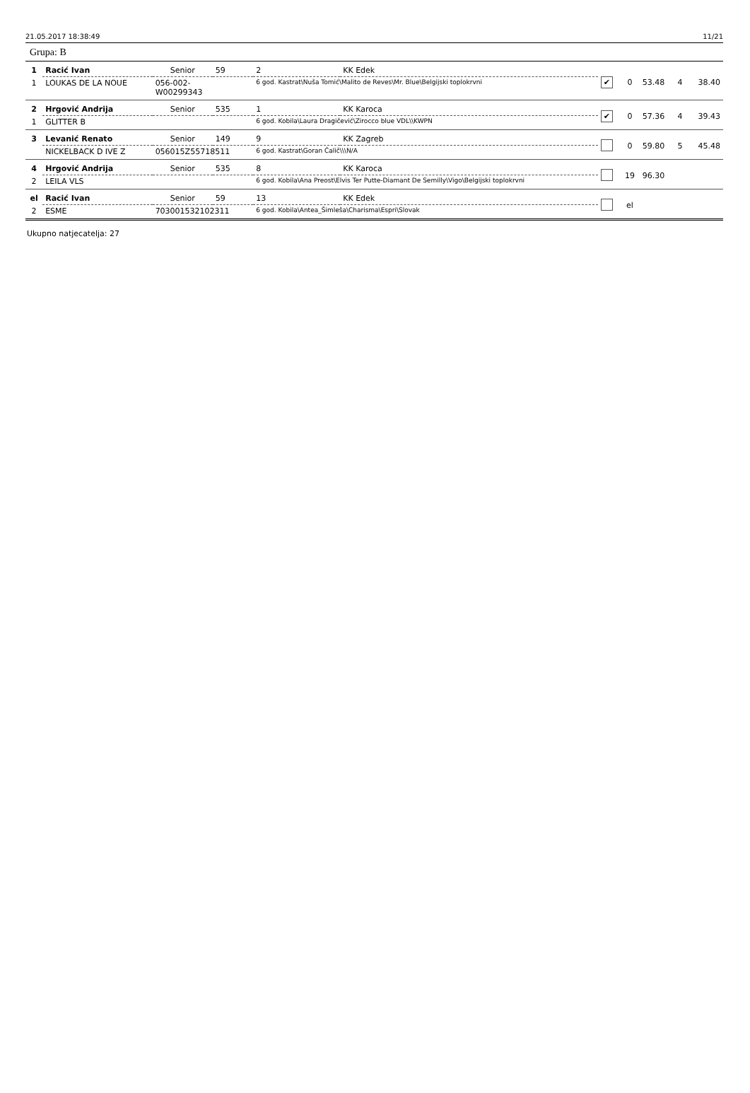21.05.2017 18:38:49 11/21
Grupa: B
| 1 | Racić Ivan | Senior | 59 | 2 | KK Edek | ✔ | 0 | 53.48 | 4 | 38.40 |
| 1 | LOUKAS DE LA NOUE | 056-002- W00299343 | | 6 god. Kastrat\Nuša Tomić\Malito de Reves\Mr. Blue\Belgijski toplokrvni | | | | | | |
| 2 | Hrgović Andrija | Senior | 535 | 1 | KK Karoca | ✔ | 0 | 57.36 | 4 | 39.43 |
| 1 | GLITTER B | | | 6 god. Kobila\Laura Dragičević\Zirocco blue VDL\\KWPN | | | | | | |
| 3 | Levanić Renato | Senior | 149 | 9 | KK Zagreb | | 0 | 59.80 | 5 | 45.48 |
| | NICKELBACK D IVE Z | 056015Z55718511 | | 6 god. Kastrat\Goran Čalič\\\N/A | | | | | | |
| 4 | Hrgović Andrija | Senior | 535 | 8 | KK Karoca | | 19 | 96.30 | | |
| 2 | LEILA VLS | | | 6 god. Kobila\Ana Preost\Elvis Ter Putte-Diamant De Semilly\Vigo\Belgijski toplokrvni | | | | | | |
| el | Racić Ivan | Senior | 59 | 13 | KK Edek | | el | | | |
| 2 | ESME | 703001532102311 | | 6 god. Kobila\Antea_Šimleša\Charisma\Espri\Slovak | | | | | | |
Ukupno natjecatelja: 27